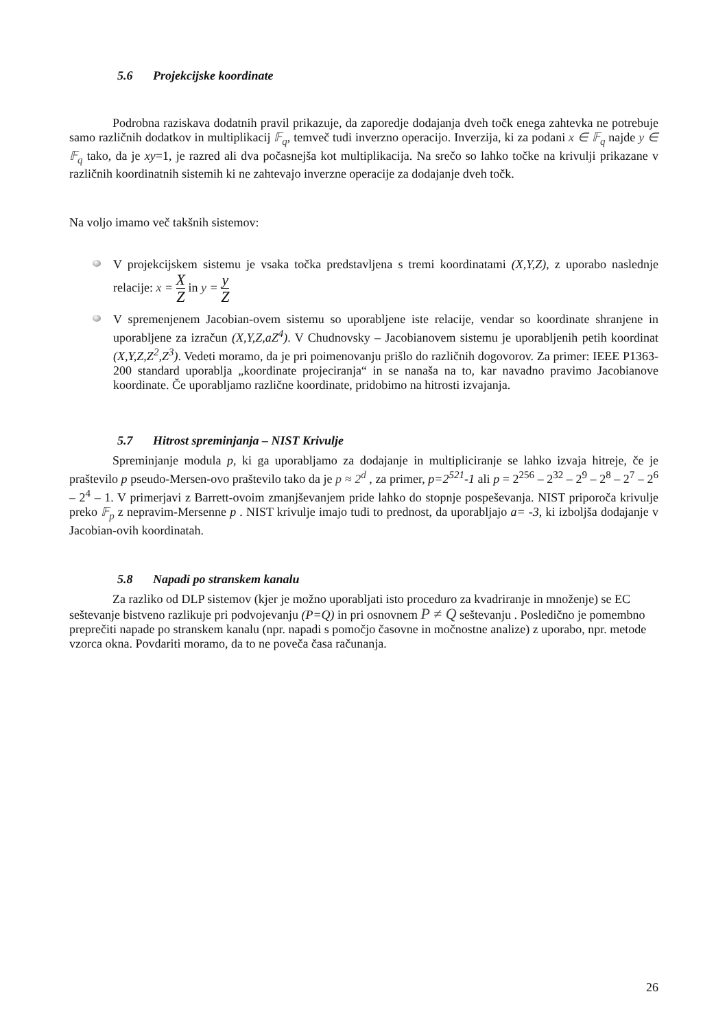5.6 Projekcijske koordinate
Podrobna raziskava dodatnih pravil prikazuje, da zaporedje dodajanja dveh točk enega zahtevka ne potrebuje samo različnih dodatkov in multiplikacij 𝔽<sub>q</sub>, temveč tudi inverzno operacijo. Inverzija, ki za podani x ∈ 𝔽<sub>q</sub> najde y ∈ 𝔽<sub>q</sub> tako, da je xy=1, je razred ali dva počasnejša kot multiplikacija. Na srečo so lahko točke na krivulji prikazane v različnih koordinatnih sistemih ki ne zahtevajo inverzne operacije za dodajanje dveh točk.
Na voljo imamo več takšnih sistemov:
V projekcijskem sistemu je vsaka točka predstavljena s tremi koordinatami (X,Y,Z), z uporabo naslednje relacije: x = X Z in y = y Z
V spremenjenem Jacobian-ovem sistemu so uporabljene iste relacije, vendar so koordinate shranjene in uporabljene za izračun (X,Y,Z,aZ<sup>4</sup>). V Chudnovsky – Jacobianovem sistemu je uporabljenih petih koordinat (X,Y,Z,Z<sup>2</sup>,Z<sup>3</sup>). Vedeti moramo, da je pri poimenovanju prišlo do različnih dogovorov. Za primer: IEEE P1363-200 standard uporablja „koordinate projeciranja“ in se nanaša na to, kar navadno pravimo Jacobianove koordinate. Če uporabljamo različne koordinate, pridobimo na hitrosti izvajanja.
5.7 Hitrost spreminjanja – NIST Krivulje
Spreminjanje modula p, ki ga uporabljamo za dodajanje in multipliciranje se lahko izvaja hitreje, če je praštevilo p pseudo-Mersen-ovo praštevilo tako da je p ≈ 2<sup>d</sup> , za primer, p=2<sup>521</sup>-1 ali p = 2<sup>256</sup> – 2<sup>32</sup> – 2<sup>9</sup> – 2<sup>8</sup> – 2<sup>7</sup> – 2<sup>6</sup> – 2<sup>4</sup> – 1. V primerjavi z Barrett-ovoim zmanjševanjem pride lahko do stopnje pospeševanja. NIST priporoča krivulje preko 𝔽<sub>p</sub> z nepravim-Mersenne p . NIST krivulje imajo tudi to prednost, da uporabljajo a= -3, ki izboljša dodajanje v Jacobian-ovih koordinatah.
5.8 Napadi po stranskem kanalu
Za razliko od DLP sistemov (kjer je možno uporabljati isto proceduro za kvadriranje in množenje) se EC seštevanje bistveno razlikuje pri podvojevanju (P=Q) in pri osnovnem P ≠ Q seštevanju . Posledično je pomembno preprečiti napade po stranskem kanalu (npr. napadi s pomočjo časovne in močnostne analize) z uporabo, npr. metode vzorca okna. Povdariti moramo, da to ne poveča časa računanja.
26